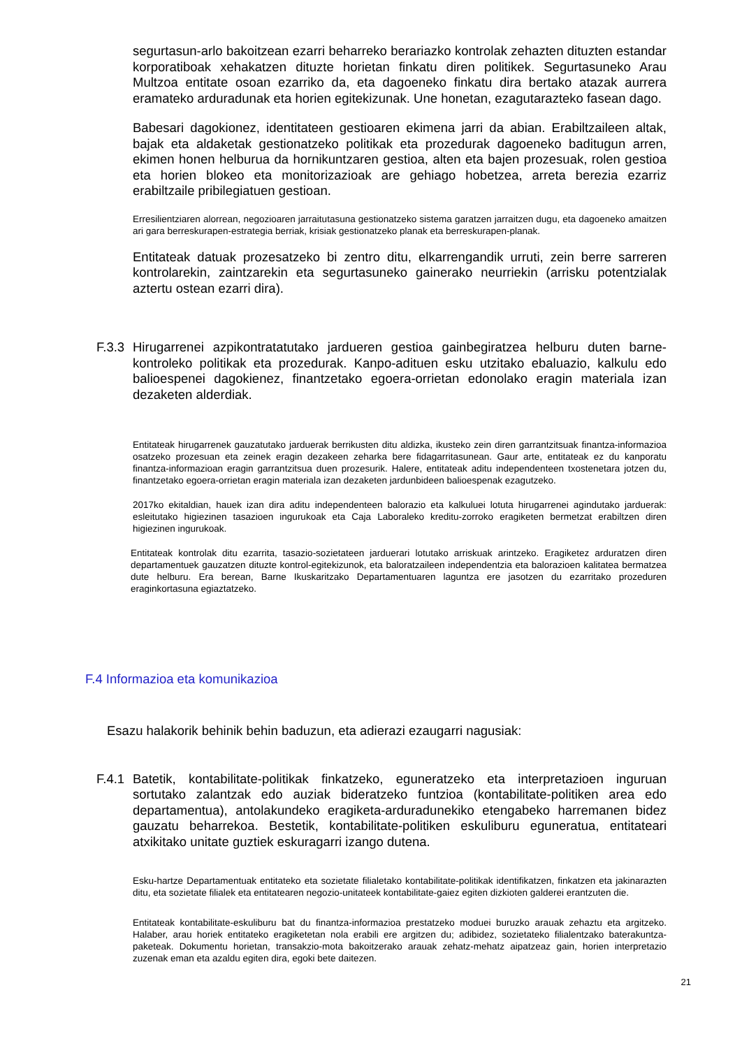segurtasun-arlo bakoitzean ezarri beharreko berariazko kontrolak zehazten dituzten estandar korporatiboak xehakatzen dituzte horietan finkatu diren politikek. Segurtasuneko Arau Multzoa entitate osoan ezarriko da, eta dagoeneko finkatu dira bertako atazak aurrera eramateko arduradunak eta horien egitekizunak. Une honetan, ezagutarazteko fasean dago.
Babesari dagokionez, identitateen gestioaren ekimena jarri da abian. Erabiltzaileen altak, bajak eta aldaketak gestionatzeko politikak eta prozedurak dagoeneko baditugun arren, ekimen honen helburua da hornikuntzaren gestioa, alten eta bajen prozesuak, rolen gestioa eta horien blokeo eta monitorizazioak are gehiago hobetzea, arreta berezia ezarriz erabiltzaile pribilegiatuen gestioan.
Erresilientziaren alorrean, negozioaren jarraitutasuna gestionatzeko sistema garatzen jarraitzen dugu, eta dagoeneko amaitzen ari gara berreskurapen-estrategia berriak, krisiak gestionatzeko planak eta berreskurapen-planak.
Entitateak datuak prozesatzeko bi zentro ditu, elkarrengandik urruti, zein berre sarreren kontrolarekin, zaintzarekin eta segurtasuneko gainerako neurriekin (arrisku potentzialak aztertu ostean ezarri dira).
F.3.3
Hirugarrenei azpikontratatutako jardueren gestioa gainbegiratzea helburu duten barne-kontroleko politikak eta prozedurak. Kanpo-adituen esku utzitako ebaluazio, kalkulu edo balioespenei dagokienez, finantzetako egoera-orrietan edonolako eragin materiala izan dezaketen alderdiak.
Entitateak hirugarrenek gauzatutako jarduerak berrikusten ditu aldizka, ikusteko zein diren garrantzitsuak finantza-informazioa osatzeko prozesuan eta zeinek eragin dezakeen zeharka bere fidagarritasunean. Gaur arte, entitateak ez du kanporatu finantza-informazioan eragin garrantzitsua duen prozesurik. Halere, entitateak aditu independenteen txostenetara jotzen du, finantzetako egoera-orrietan eragin materiala izan dezaketen jardunbideen balioespenak ezagutzeko.
2017ko ekitaldian, hauek izan dira aditu independenteen balorazio eta kalkuluei lotuta hirugarrenei agindutako jarduerak: esleitutako higiezinen tasazioen ingurukoak eta Caja Laboraleko kreditu-zorroko eragiketen bermetzat erabiltzen diren higiezinen ingurukoak.
Entitateak kontrolak ditu ezarrita, tasazio-sozietateen jarduerari lotutako arriskuak arintzeko. Eragiketez arduratzen diren departamentuek gauzatzen dituzte kontrol-egitekizunok, eta baloratzaileen independentzia eta balorazioen kalitatea bermatzea dute helburu. Era berean, Barne Ikuskaritzako Departamentuaren laguntza ere jasotzen du ezarritako prozeduren eraginkortasuna egiaztatzeko.
F.4 Informazioa eta komunikazioa
Esazu halakorik behinik behin baduzun, eta adierazi ezaugarri nagusiak:
F.4.1
Batetik, kontabilitate-politikak finkatzeko, eguneratzeko eta interpretazioen inguruan sortutako zalantzak edo auziak bideratzeko funtzioa (kontabilitate-politiken area edo departamentua), antolakundeko eragiketa-arduradunekiko etengabeko harremanen bidez gauzatu beharrekoa. Bestetik, kontabilitate-politiken eskuliburu eguneratua, entitateari atxikitako unitate guztiek eskuragarri izango dutena.
Esku-hartze Departamentuak entitateko eta sozietate filialetako kontabilitate-politikak identifikatzen, finkatzen eta jakinarazten ditu, eta sozietate filialek eta entitatearen negozio-unitateek kontabilitate-gaiez egiten dizkioten galderei erantzuten die.
Entitateak kontabilitate-eskuliburu bat du finantza-informazioa prestatzeko moduei buruzko arauak zehaztu eta argitzeko. Halaber, arau horiek entitateko eragiketetan nola erabili ere argitzen du; adibidez, sozietateko filialentzako baterakuntza-paketeak. Dokumentu horietan, transakzio-mota bakoitzerako arauak zehatz-mehatz aipatzeaz gain, horien interpretazio zuzenak eman eta azaldu egiten dira, egoki bete daitezen.
21